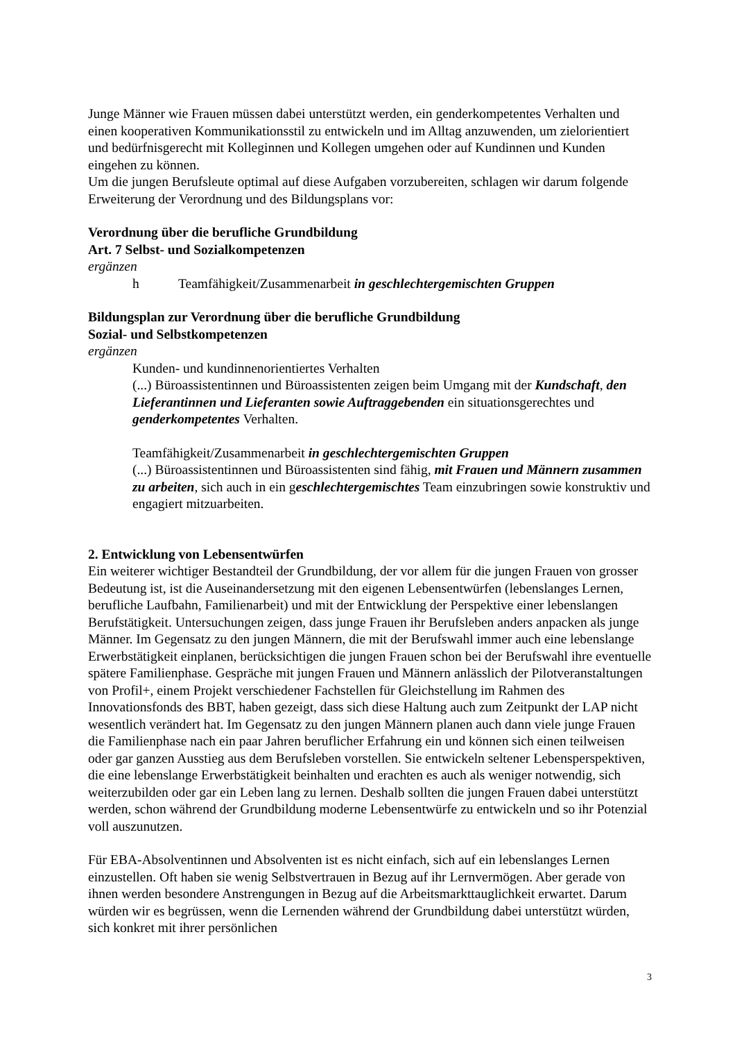Junge Männer wie Frauen müssen dabei unterstützt werden, ein genderkompetentes Verhalten und einen kooperativen Kommunikationsstil zu entwickeln und im Alltag anzuwenden, um zielorientiert und bedürfnisgerecht mit Kolleginnen und Kollegen umgehen oder auf Kundinnen und Kunden eingehen zu können.
Um die jungen Berufsleute optimal auf diese Aufgaben vorzubereiten, schlagen wir darum folgende Erweiterung der Verordnung und des Bildungsplans vor:
Verordnung über die berufliche Grundbildung
Art. 7 Selbst- und Sozialkompetenzen
ergänzen
h Teamfähigkeit/Zusammenarbeit in geschlechtergemischten Gruppen
Bildungsplan zur Verordnung über die berufliche Grundbildung
Sozial- und Selbstkompetenzen
ergänzen
Kunden- und kundinnenorientiertes Verhalten
(...) Büroassistentinnen und Büroassistenten zeigen beim Umgang mit der Kundschaft, den Lieferantinnen und Lieferanten sowie Auftraggebenden ein situationsgerechtes und genderkompetentes Verhalten.
Teamfähigkeit/Zusammenarbeit in geschlechtergemischten Gruppen
(...) Büroassistentinnen und Büroassistenten sind fähig, mit Frauen und Männern zusammen zu arbeiten, sich auch in ein geschlechtergemischtes Team einzubringen sowie konstruktiv und engagiert mitzuarbeiten.
2. Entwicklung von Lebensentwürfen
Ein weiterer wichtiger Bestandteil der Grundbildung, der vor allem für die jungen Frauen von grosser Bedeutung ist, ist die Auseinandersetzung mit den eigenen Lebensentwürfen (lebenslanges Lernen, berufliche Laufbahn, Familienarbeit) und mit der Entwicklung der Perspektive einer lebenslangen Berufstätigkeit. Untersuchungen zeigen, dass junge Frauen ihr Berufsleben anders anpacken als junge Männer. Im Gegensatz zu den jungen Männern, die mit der Berufswahl immer auch eine lebenslange Erwerbstätigkeit einplanen, berücksichtigen die jungen Frauen schon bei der Berufswahl ihre eventuelle spätere Familienphase. Gespräche mit jungen Frauen und Männern anlässlich der Pilotveranstaltungen von Profil+, einem Projekt verschiedener Fachstellen für Gleichstellung im Rahmen des Innovationsfonds des BBT, haben gezeigt, dass sich diese Haltung auch zum Zeitpunkt der LAP nicht wesentlich verändert hat. Im Gegensatz zu den jungen Männern planen auch dann viele junge Frauen die Familienphase nach ein paar Jahren beruflicher Erfahrung ein und können sich einen teilweisen oder gar ganzen Ausstieg aus dem Berufsleben vorstellen. Sie entwickeln seltener Lebensperspektiven, die eine lebenslange Erwerbstätigkeit beinhalten und erachten es auch als weniger notwendig, sich weiterzubilden oder gar ein Leben lang zu lernen. Deshalb sollten die jungen Frauen dabei unterstützt werden, schon während der Grundbildung moderne Lebensentwürfe zu entwickeln und so ihr Potenzial voll auszunutzen.
Für EBA-Absolventinnen und Absolventen ist es nicht einfach, sich auf ein lebenslanges Lernen einzustellen. Oft haben sie wenig Selbstvertrauen in Bezug auf ihr Lernvermögen. Aber gerade von ihnen werden besondere Anstrengungen in Bezug auf die Arbeitsmarkttauglichkeit erwartet. Darum würden wir es begrüssen, wenn die Lernenden während der Grundbildung dabei unterstützt würden, sich konkret mit ihrer persönlichen
3